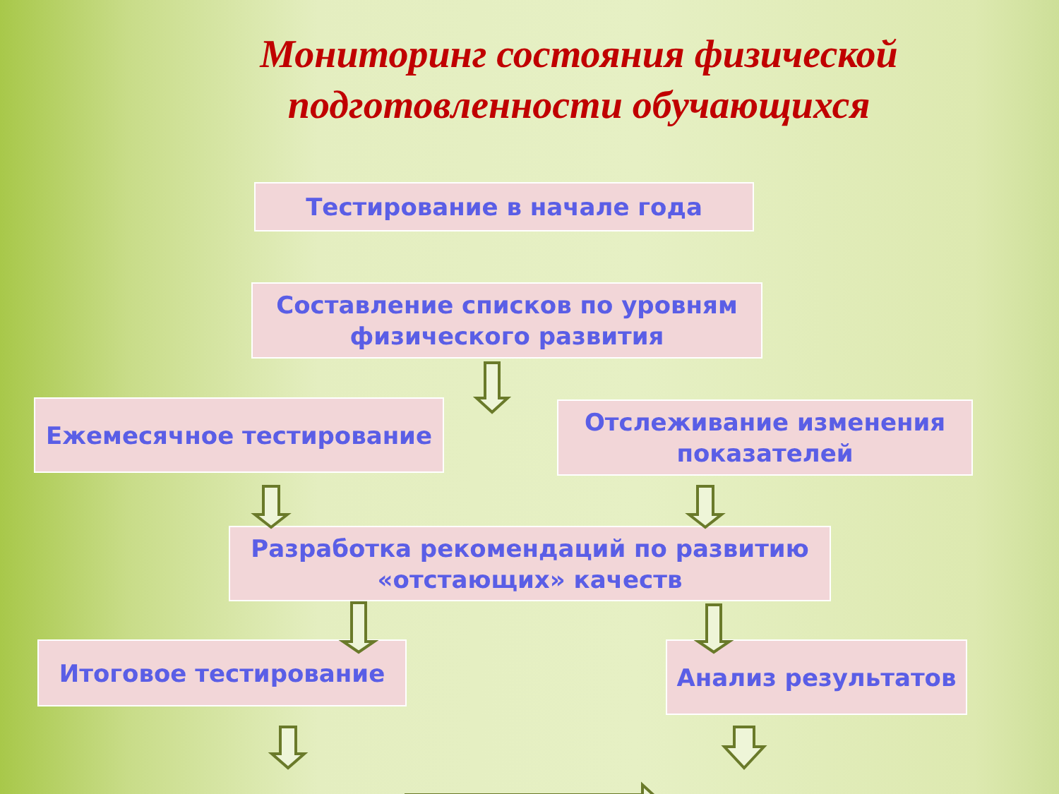Мониторинг состояния физической подготовленности обучающихся
Тестирование в начале года
Составление списков по уровням физического развития
Ежемесячное тестирование
Отслеживание изменения показателей
Разработка рекомендаций по развитию «отстающих» качеств
Итоговое тестирование Анализ результатов